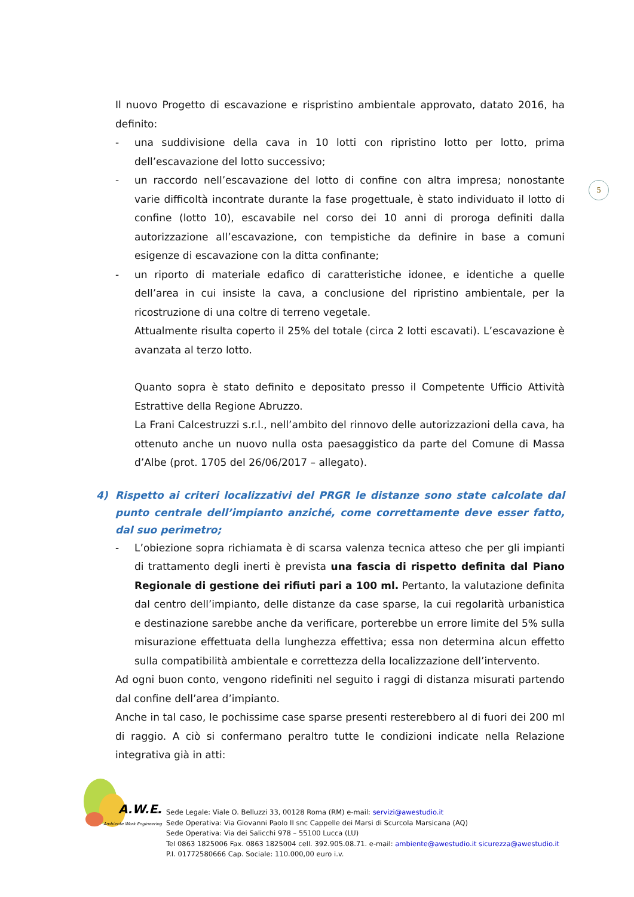5
Il nuovo Progetto di escavazione e rispristino ambientale approvato, datato 2016, ha definito:
- una suddivisione della cava in 10 lotti con ripristino lotto per lotto, prima dell’escavazione del lotto successivo;
- un raccordo nell’escavazione del lotto di confine con altra impresa; nonostante varie difficoltà incontrate durante la fase progettuale, è stato individuato il lotto di confine (lotto 10), escavabile nel corso dei 10 anni di proroga definiti dalla autorizzazione all’escavazione, con tempistiche da definire in base a comuni esigenze di escavazione con la ditta confinante;
- un riporto di materiale edafico di caratteristiche idonee, e identiche a quelle dell’area in cui insiste la cava, a conclusione del ripristino ambientale, per la ricostruzione di una coltre di terreno vegetale.
Attualmente risulta coperto il 25% del totale (circa 2 lotti escavati). L’escavazione è avanzata al terzo lotto.
Quanto sopra è stato definito e depositato presso il Competente Ufficio Attività Estrattive della Regione Abruzzo.
La Frani Calcestruzzi s.r.l., nell’ambito del rinnovo delle autorizzazioni della cava, ha ottenuto anche un nuovo nulla osta paesaggistico da parte del Comune di Massa d’Albe (prot. 1705 del 26/06/2017 – allegato).
4) Rispetto ai criteri localizzativi del PRGR le distanze sono state calcolate dal punto centrale dell’impianto anziché, come correttamente deve esser fatto, dal suo perimetro;
- L’obiezione sopra richiamata è di scarsa valenza tecnica atteso che per gli impianti di trattamento degli inerti è prevista una fascia di rispetto definita dal Piano Regionale di gestione dei rifiuti pari a 100 ml. Pertanto, la valutazione definita dal centro dell’impianto, delle distanze da case sparse, la cui regolarità urbanistica e destinazione sarebbe anche da verificare, porterebbe un errore limite del 5% sulla misurazione effettuata della lunghezza effettiva; essa non determina alcun effetto sulla compatibilità ambientale e correttezza della localizzazione dell’intervento.
Ad ogni buon conto, vengono ridefiniti nel seguito i raggi di distanza misurati partendo dal confine dell’area d’impianto.
Anche in tal caso, le pochissime case sparse presenti resterebbero al di fuori dei 200 ml di raggio. A ciò si confermano peraltro tutte le condizioni indicate nella Relazione integrativa già in atti:
A.W.E.
sas
Ambiente Work Engineering
Sede Legale: Viale O. Belluzzi 33, 00128 Roma (RM) e-mail: servizi@awestudio.it
Sede Operativa: Via Giovanni Paolo II snc Cappelle dei Marsi di Scurcola Marsicana (AQ)
Sede Operativa: Via dei Salicchi 978 – 55100 Lucca (LU)
Tel 0863 1825006 Fax. 0863 1825004 cell. 392.905.08.71. e-mail: ambiente@awestudio.it sicurezza@awestudio.it
P.I. 01772580666 Cap. Sociale: 110.000,00 euro i.v.